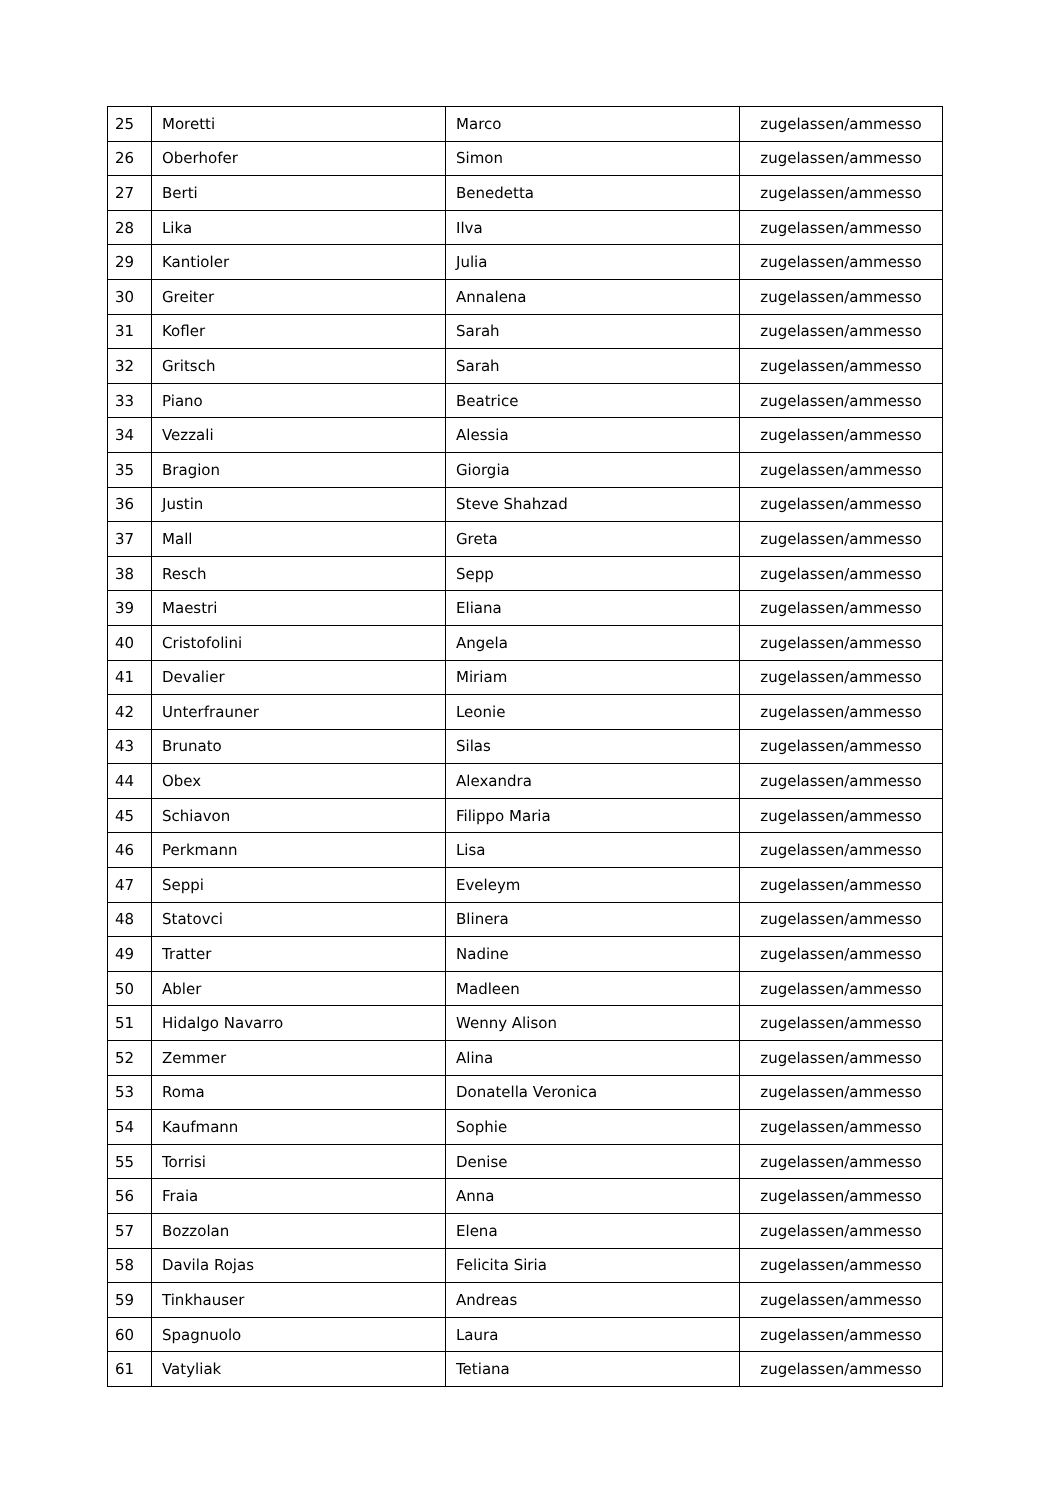| 25 | Moretti | Marco | zugelassen/ammesso |
| 26 | Oberhofer | Simon | zugelassen/ammesso |
| 27 | Berti | Benedetta | zugelassen/ammesso |
| 28 | Lika | Ilva | zugelassen/ammesso |
| 29 | Kantioler | Julia | zugelassen/ammesso |
| 30 | Greiter | Annalena | zugelassen/ammesso |
| 31 | Kofler | Sarah | zugelassen/ammesso |
| 32 | Gritsch | Sarah | zugelassen/ammesso |
| 33 | Piano | Beatrice | zugelassen/ammesso |
| 34 | Vezzali | Alessia | zugelassen/ammesso |
| 35 | Bragion | Giorgia | zugelassen/ammesso |
| 36 | Justin | Steve Shahzad | zugelassen/ammesso |
| 37 | Mall | Greta | zugelassen/ammesso |
| 38 | Resch | Sepp | zugelassen/ammesso |
| 39 | Maestri | Eliana | zugelassen/ammesso |
| 40 | Cristofolini | Angela | zugelassen/ammesso |
| 41 | Devalier | Miriam | zugelassen/ammesso |
| 42 | Unterfrauner | Leonie | zugelassen/ammesso |
| 43 | Brunato | Silas | zugelassen/ammesso |
| 44 | Obex | Alexandra | zugelassen/ammesso |
| 45 | Schiavon | Filippo Maria | zugelassen/ammesso |
| 46 | Perkmann | Lisa | zugelassen/ammesso |
| 47 | Seppi | Eveleym | zugelassen/ammesso |
| 48 | Statovci | Blinera | zugelassen/ammesso |
| 49 | Tratter | Nadine | zugelassen/ammesso |
| 50 | Abler | Madleen | zugelassen/ammesso |
| 51 | Hidalgo Navarro | Wenny Alison | zugelassen/ammesso |
| 52 | Zemmer | Alina | zugelassen/ammesso |
| 53 | Roma | Donatella Veronica | zugelassen/ammesso |
| 54 | Kaufmann | Sophie | zugelassen/ammesso |
| 55 | Torrisi | Denise | zugelassen/ammesso |
| 56 | Fraia | Anna | zugelassen/ammesso |
| 57 | Bozzolan | Elena | zugelassen/ammesso |
| 58 | Davila Rojas | Felicita Siria | zugelassen/ammesso |
| 59 | Tinkhauser | Andreas | zugelassen/ammesso |
| 60 | Spagnuolo | Laura | zugelassen/ammesso |
| 61 | Vatyliak | Tetiana | zugelassen/ammesso |